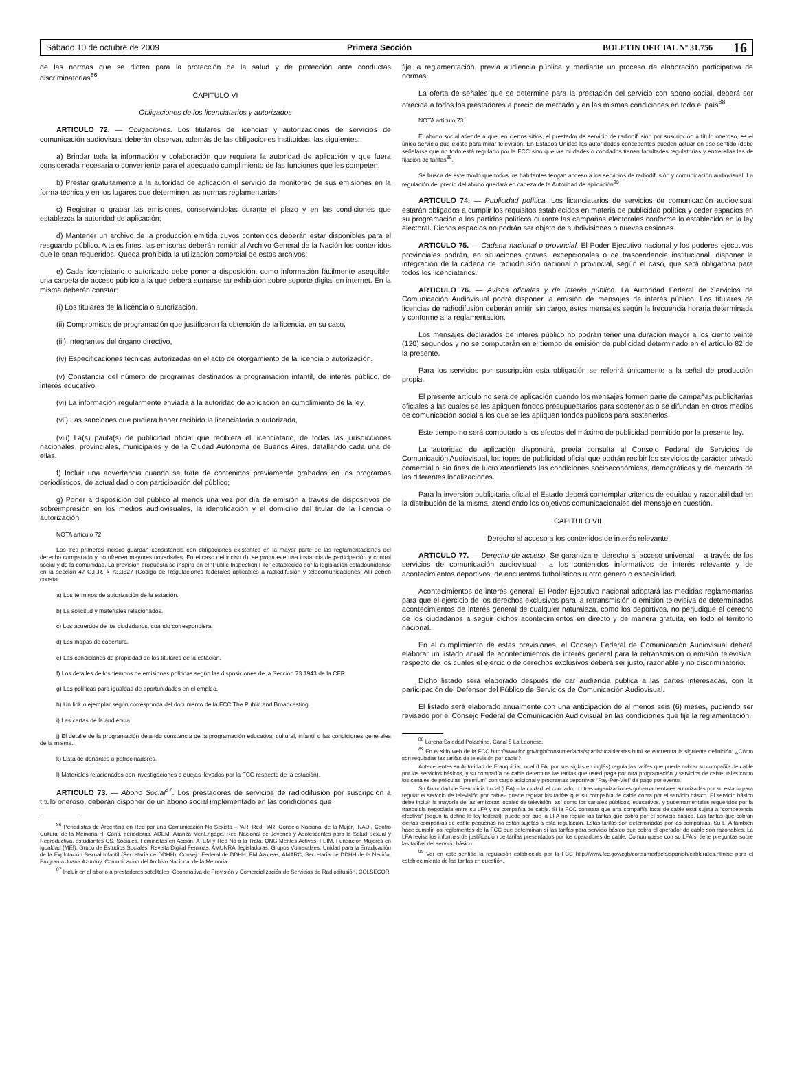Sábado 10 de octubre de 2009 Primera Sección BOLETIN OFICIAL Nº 31.756 16
de las normas que se dicten para la protección de la salud y de protección ante conductas discriminatorias<sup>86</sup>.
CAPITULO VI
Obligaciones de los licenciatarios y autorizados
ARTICULO 72. — Obligaciones. Los titulares de licencias y autorizaciones de servicios de comunicación audiovisual deberán observar, además de las obligaciones instituidas, las siguientes:
a) Brindar toda la información y colaboración que requiera la autoridad de aplicación y que fuera considerada necesaria o conveniente para el adecuado cumplimiento de las funciones que les competen;
b) Prestar gratuitamente a la autoridad de aplicación el servicio de monitoreo de sus emisiones en la forma técnica y en los lugares que determinen las normas reglamentarias;
c) Registrar o grabar las emisiones, conservándolas durante el plazo y en las condiciones que establezca la autoridad de aplicación;
d) Mantener un archivo de la producción emitida cuyos contenidos deberán estar disponibles para el resguardo público. A tales fines, las emisoras deberán remitir al Archivo General de la Nación los contenidos que le sean requeridos. Queda prohibida la utilización comercial de estos archivos;
e) Cada licenciatario o autorizado debe poner a disposición, como información fácilmente asequible, una carpeta de acceso público a la que deberá sumarse su exhibición sobre soporte digital en internet. En la misma deberán constar:
(i) Los titulares de la licencia o autorización,
(ii) Compromisos de programación que justificaron la obtención de la licencia, en su caso,
(iii) Integrantes del órgano directivo,
(iv) Especificaciones técnicas autorizadas en el acto de otorgamiento de la licencia o autorización,
(v) Constancia del número de programas destinados a programación infantil, de interés público, de interés educativo,
(vi) La información regularmente enviada a la autoridad de aplicación en cumplimiento de la ley,
(vii) Las sanciones que pudiera haber recibido la licenciataria o autorizada,
(viii) La(s) pauta(s) de publicidad oficial que recibiera el licenciatario, de todas las jurisdicciones nacionales, provinciales, municipales y de la Ciudad Autónoma de Buenos Aires, detallando cada una de ellas.
f) Incluir una advertencia cuando se trate de contenidos previamente grabados en los programas periodísticos, de actualidad o con participación del público;
g) Poner a disposición del público al menos una vez por día de emisión a través de dispositivos de sobreimpresión en los medios audiovisuales, la identificación y el domicilio del titular de la licencia o autorización.
NOTA artículo 72
Los tres primeros incisos guardan consistencia con obligaciones existentes en la mayor parte de las reglamentaciones del derecho comparado y no ofrecen mayores novedades. En el caso del inciso d), se promueve una instancia de participación y control social y de la comunidad. La previsión propuesta se inspira en el “Public Inspection File” establecido por la legislación estadounidense en la sección 47 C.F.R. § 73.3527 (Código de Regulaciones federales aplicables a radiodifusión y telecomunicaciones. Allí deben constar:
a) Los términos de autorización de la estación.
b) La solicitud y materiales relacionados.
c) Los acuerdos de los ciudadanos, cuando correspondiera.
d) Los mapas de cobertura.
e) Las condiciones de propiedad de los titulares de la estación.
f) Los detalles de los tiempos de emisiones políticas según las disposiciones de la Sección 73.1943 de la CFR.
g) Las políticas para igualdad de oportunidades en el empleo.
h) Un link o ejemplar según corresponda del documento de la FCC The Public and Broadcasting.
i) Las cartas de la audiencia.
j) El detalle de la programación dejando constancia de la programación educativa, cultural, infantil o las condiciones generales de la misma.
k) Lista de donantes o patrocinadores.
l) Materiales relacionados con investigaciones o quejas llevados por la FCC respecto de la estación).
ARTICULO 73. — Abono Social<sup>87</sup>. Los prestadores de servicios de radiodifusión por suscripción a título oneroso, deberán disponer de un abono social implementado en las condiciones que
<sup>86</sup> Periodistas de Argentina en Red por una Comunicación No Sexista –PAR, Red PAR, Consejo Nacional de la Mujer, INADI, Centro Cultural de la Memoria H. Conti, periodistas, ADEM, Alianza MenEngage, Red Nacional de Jóvenes y Adolescentes para la Salud Sexual y Reproductiva, estudiantes CS. Sociales, Feministas en Acción, ATEM y Red No a la Trata, ONG Mentes Activas, FEIM, Fundación Mujeres en Igualdad (MEI), Grupo de Estudios Sociales, Revista Digital Feminas, AMUNRA, legisladoras, Grupos Vulnerables, Unidad para la Erradicación de la Explotación Sexual Infantil (Secretaría de DDHH), Consejo Federal de DDHH, FM Azoteas, AMARC, Secretaría de DDHH de la Nación, Programa Juana Azurduy, Comunicación del Archivo Nacional de la Memoria.
<sup>87</sup> Incluir en el abono a prestadores satelitales- Cooperativa de Provisión y Comercialización de Servicios de Radiodifusión, COLSECOR.
fije la reglamentación, previa audiencia pública y mediante un proceso de elaboración participativa de normas.
La oferta de señales que se determine para la prestación del servicio con abono social, deberá ser ofrecida a todos los prestadores a precio de mercado y en las mismas condiciones en todo el país<sup>88</sup>.
NOTA artículo 73
El abono social atiende a que, en ciertos sitios, el prestador de servicio de radiodifusión por suscripción a título oneroso, es el único servicio que existe para mirar televisión. En Estados Unidos las autoridades concedentes pueden actuar en ese sentido (debe señalarse que no todo está regulado por la FCC sino que las ciudades o condados tienen facultades regulatorias y entre ellas las de fijación de tarifas<sup>89</sup>.
Se busca de este modo que todos los habitantes tengan acceso a los servicios de radiodifusión y comunicación audiovisual. La regulación del precio del abono quedará en cabeza de la Autoridad de aplicación<sup>90</sup>.
ARTICULO 74. — Publicidad política. Los licenciatarios de servicios de comunicación audiovisual estarán obligados a cumplir los requisitos establecidos en materia de publicidad política y ceder espacios en su programación a los partidos políticos durante las campañas electorales conforme lo establecido en la ley electoral. Dichos espacios no podrán ser objeto de subdivisiones o nuevas cesiones.
ARTICULO 75. — Cadena nacional o provincial. El Poder Ejecutivo nacional y los poderes ejecutivos provinciales podrán, en situaciones graves, excepcionales o de trascendencia institucional, disponer la integración de la cadena de radiodifusión nacional o provincial, según el caso, que será obligatoria para todos los licenciatarios.
ARTICULO 76. — Avisos oficiales y de interés público. La Autoridad Federal de Servicios de Comunicación Audiovisual podrá disponer la emisión de mensajes de interés público. Los titulares de licencias de radiodifusión deberán emitir, sin cargo, estos mensajes según la frecuencia horaria determinada y conforme a la reglamentación.
Los mensajes declarados de interés público no podrán tener una duración mayor a los ciento veinte (120) segundos y no se computarán en el tiempo de emisión de publicidad determinado en el artículo 82 de la presente.
Para los servicios por suscripción esta obligación se referirá únicamente a la señal de producción propia.
El presente artículo no será de aplicación cuando los mensajes formen parte de campañas publicitarias oficiales a las cuales se les apliquen fondos presupuestarios para sostenerlas o se difundan en otros medios de comunicación social a los que se les apliquen fondos públicos para sostenerlos.
Este tiempo no será computado a los efectos del máximo de publicidad permitido por la presente ley.
La autoridad de aplicación dispondrá, previa consulta al Consejo Federal de Servicios de Comunicación Audiovisual, los topes de publicidad oficial que podrán recibir los servicios de carácter privado comercial o sin fines de lucro atendiendo las condiciones socioeconómicas, demográficas y de mercado de las diferentes localizaciones.
Para la inversión publicitaria oficial el Estado deberá contemplar criterios de equidad y razonabilidad en la distribución de la misma, atendiendo los objetivos comunicacionales del mensaje en cuestión.
CAPITULO VII
Derecho al acceso a los contenidos de interés relevante
ARTICULO 77. — Derecho de acceso. Se garantiza el derecho al acceso universal —a través de los servicios de comunicación audiovisual— a los contenidos informativos de interés relevante y de acontecimientos deportivos, de encuentros futbolísticos u otro género o especialidad.
Acontecimientos de interés general. El Poder Ejecutivo nacional adoptará las medidas reglamentarias para que el ejercicio de los derechos exclusivos para la retransmisión o emisión televisiva de determinados acontecimientos de interés general de cualquier naturaleza, como los deportivos, no perjudique el derecho de los ciudadanos a seguir dichos acontecimientos en directo y de manera gratuita, en todo el territorio nacional.
En el cumplimiento de estas previsiones, el Consejo Federal de Comunicación Audiovisual deberá elaborar un listado anual de acontecimientos de interés general para la retransmisión o emisión televisiva, respecto de los cuales el ejercicio de derechos exclusivos deberá ser justo, razonable y no discriminatorio.
Dicho listado será elaborado después de dar audiencia pública a las partes interesadas, con la participación del Defensor del Público de Servicios de Comunicación Audiovisual.
El listado será elaborado anualmente con una anticipación de al menos seis (6) meses, pudiendo ser revisado por el Consejo Federal de Comunicación Audiovisual en las condiciones que fije la reglamentación.
<sup>88</sup> Lorena Soledad Polachine, Canal 5 La Leonesa.
<sup>89</sup> En el sitio web de la FCC http://www.fcc.gov/cgb/consumerfacts/spanish/cablerates.html se encuentra la siguiente definición: ¿Cómo son reguladas las tarifas de televisión por cable?.
Antecedentes su Autoridad de Franquicia Local (LFA, por sus siglas en inglés) regula las tarifas que puede cobrar su compañía de cable por los servicios básicos, y su compañía de cable determina las tarifas que usted paga por otra programación y servicios de cable, tales como los canales de películas “premium” con cargo adicional y programas deportivos “Pay-Per-Viel” de pago por evento.
Su Autoridad de Franquicia Local (LFA) – la ciudad, el condado, u otras organizaciones gubernamentales autorizadas por su estado para regular el servicio de televisión por cable– puede regular las tarifas que su compañía de cable cobra por el servicio básico. El servicio básico debe incluir la mayoría de las emisoras locales de televisión, así como los canales públicos, educativos, y gubernamentales requeridos por la franquicia negociada entre su LFA y su compañía de cable. Si la FCC constata que una compañía local de cable está sujeta a “competencia efectiva” (según la define la ley federal), puede ser que la LFA no regule las tarifas que cobra por el servicio básico. Las tarifas que cobran ciertas compañías de cable pequeñas no están sujetas a esta regulación. Estas tarifas son determinadas por las compañías. Su LFA también hace cumplir los reglamentos de la FCC que determinan si las tarifas para servicio básico que cobra el operador de cable son razonables. La LFA revisa los informes de justificación de tarifas presentados por los operadores de cable. Comuníquese con su LFA si tiene preguntas sobre las tarifas del servicio básico.
<sup>90</sup> Ver en este sentido la regulación establecida por la FCC http://www.fcc.gov/cgb/consumerfacts/spanish/cablerates.htmlse para el establecimiento de las tarifas en cuestión.